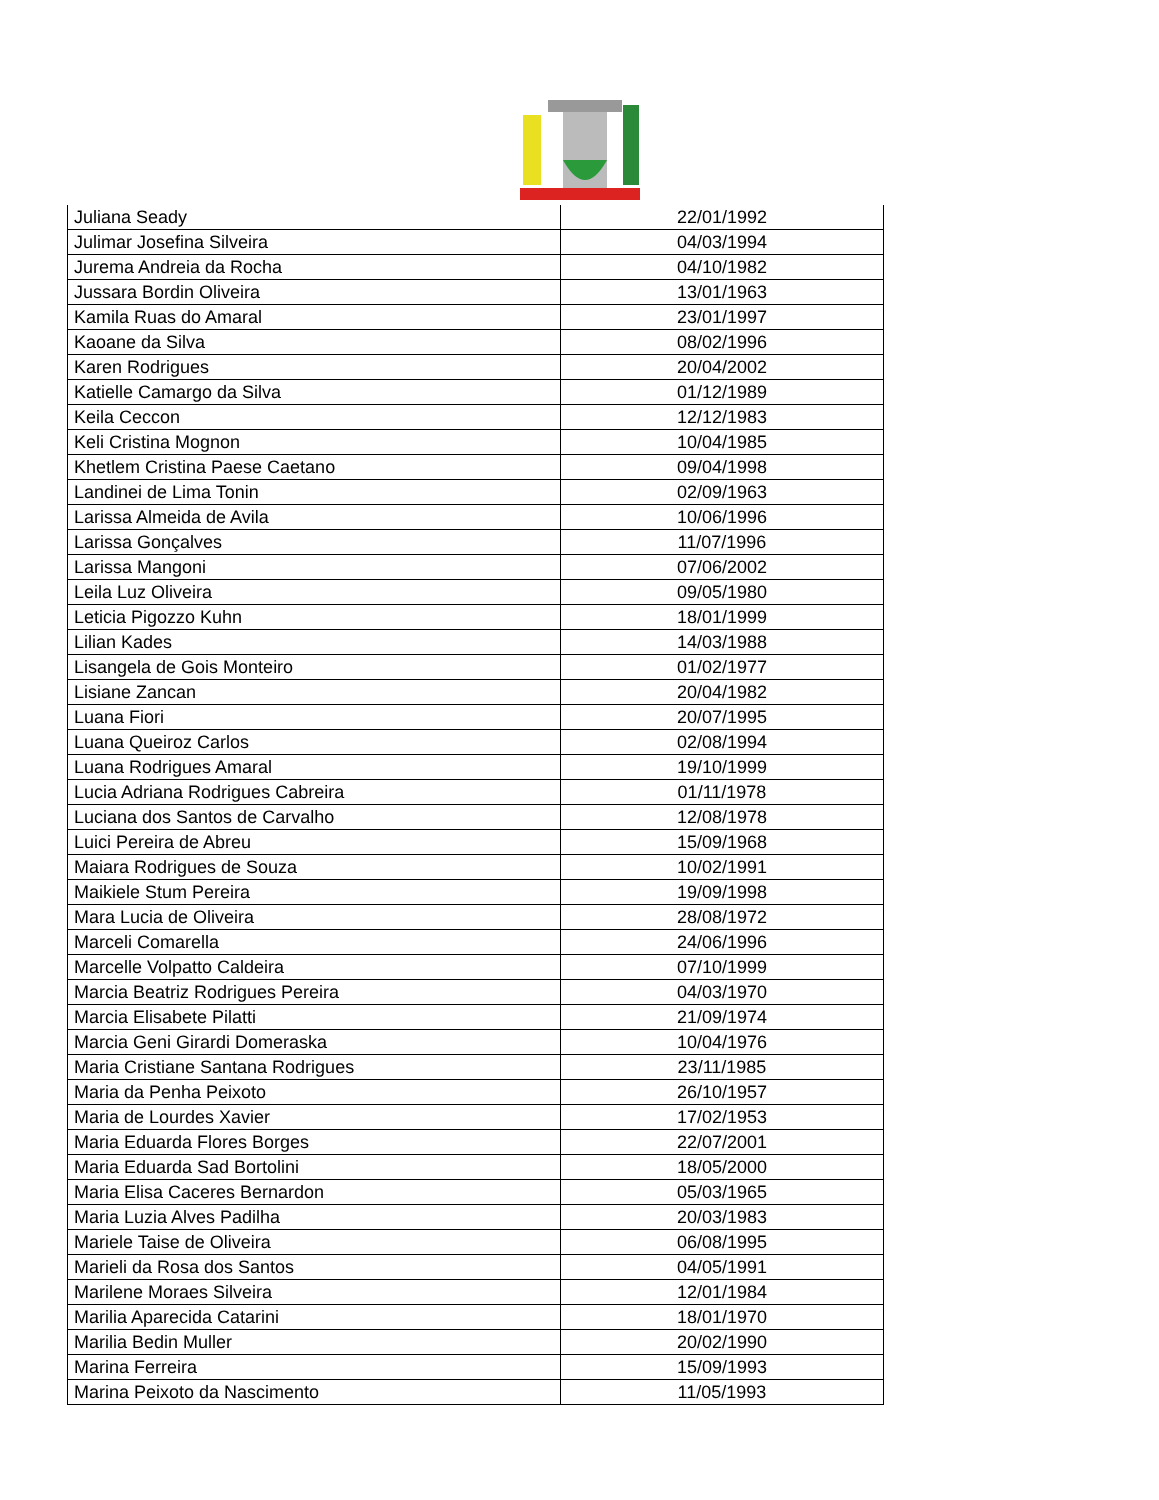| Juliana Seady | 22/01/1992 |
| Julimar Josefina Silveira | 04/03/1994 |
| Jurema Andreia da Rocha | 04/10/1982 |
| Jussara Bordin Oliveira | 13/01/1963 |
| Kamila Ruas do Amaral | 23/01/1997 |
| Kaoane da Silva | 08/02/1996 |
| Karen Rodrigues | 20/04/2002 |
| Katielle Camargo da Silva | 01/12/1989 |
| Keila Ceccon | 12/12/1983 |
| Keli Cristina Mognon | 10/04/1985 |
| Khetlem Cristina Paese Caetano | 09/04/1998 |
| Landinei de Lima Tonin | 02/09/1963 |
| Larissa Almeida de Avila | 10/06/1996 |
| Larissa Gonçalves | 11/07/1996 |
| Larissa Mangoni | 07/06/2002 |
| Leila Luz Oliveira | 09/05/1980 |
| Leticia Pigozzo Kuhn | 18/01/1999 |
| Lilian Kades | 14/03/1988 |
| Lisangela de Gois Monteiro | 01/02/1977 |
| Lisiane Zancan | 20/04/1982 |
| Luana Fiori | 20/07/1995 |
| Luana Queiroz Carlos | 02/08/1994 |
| Luana Rodrigues Amaral | 19/10/1999 |
| Lucia Adriana Rodrigues Cabreira | 01/11/1978 |
| Luciana dos Santos de Carvalho | 12/08/1978 |
| Luici Pereira de Abreu | 15/09/1968 |
| Maiara Rodrigues de Souza | 10/02/1991 |
| Maikiele Stum Pereira | 19/09/1998 |
| Mara Lucia de Oliveira | 28/08/1972 |
| Marceli Comarella | 24/06/1996 |
| Marcelle Volpatto Caldeira | 07/10/1999 |
| Marcia Beatriz Rodrigues Pereira | 04/03/1970 |
| Marcia Elisabete Pilatti | 21/09/1974 |
| Marcia Geni Girardi Domeraska | 10/04/1976 |
| Maria Cristiane Santana Rodrigues | 23/11/1985 |
| Maria da Penha Peixoto | 26/10/1957 |
| Maria de Lourdes Xavier | 17/02/1953 |
| Maria Eduarda Flores Borges | 22/07/2001 |
| Maria Eduarda Sad Bortolini | 18/05/2000 |
| Maria Elisa Caceres Bernardon | 05/03/1965 |
| Maria Luzia Alves Padilha | 20/03/1983 |
| Mariele Taise de Oliveira | 06/08/1995 |
| Marieli da Rosa dos Santos | 04/05/1991 |
| Marilene Moraes Silveira | 12/01/1984 |
| Marilia Aparecida Catarini | 18/01/1970 |
| Marilia Bedin Muller | 20/02/1990 |
| Marina Ferreira | 15/09/1993 |
| Marina Peixoto da Nascimento | 11/05/1993 |